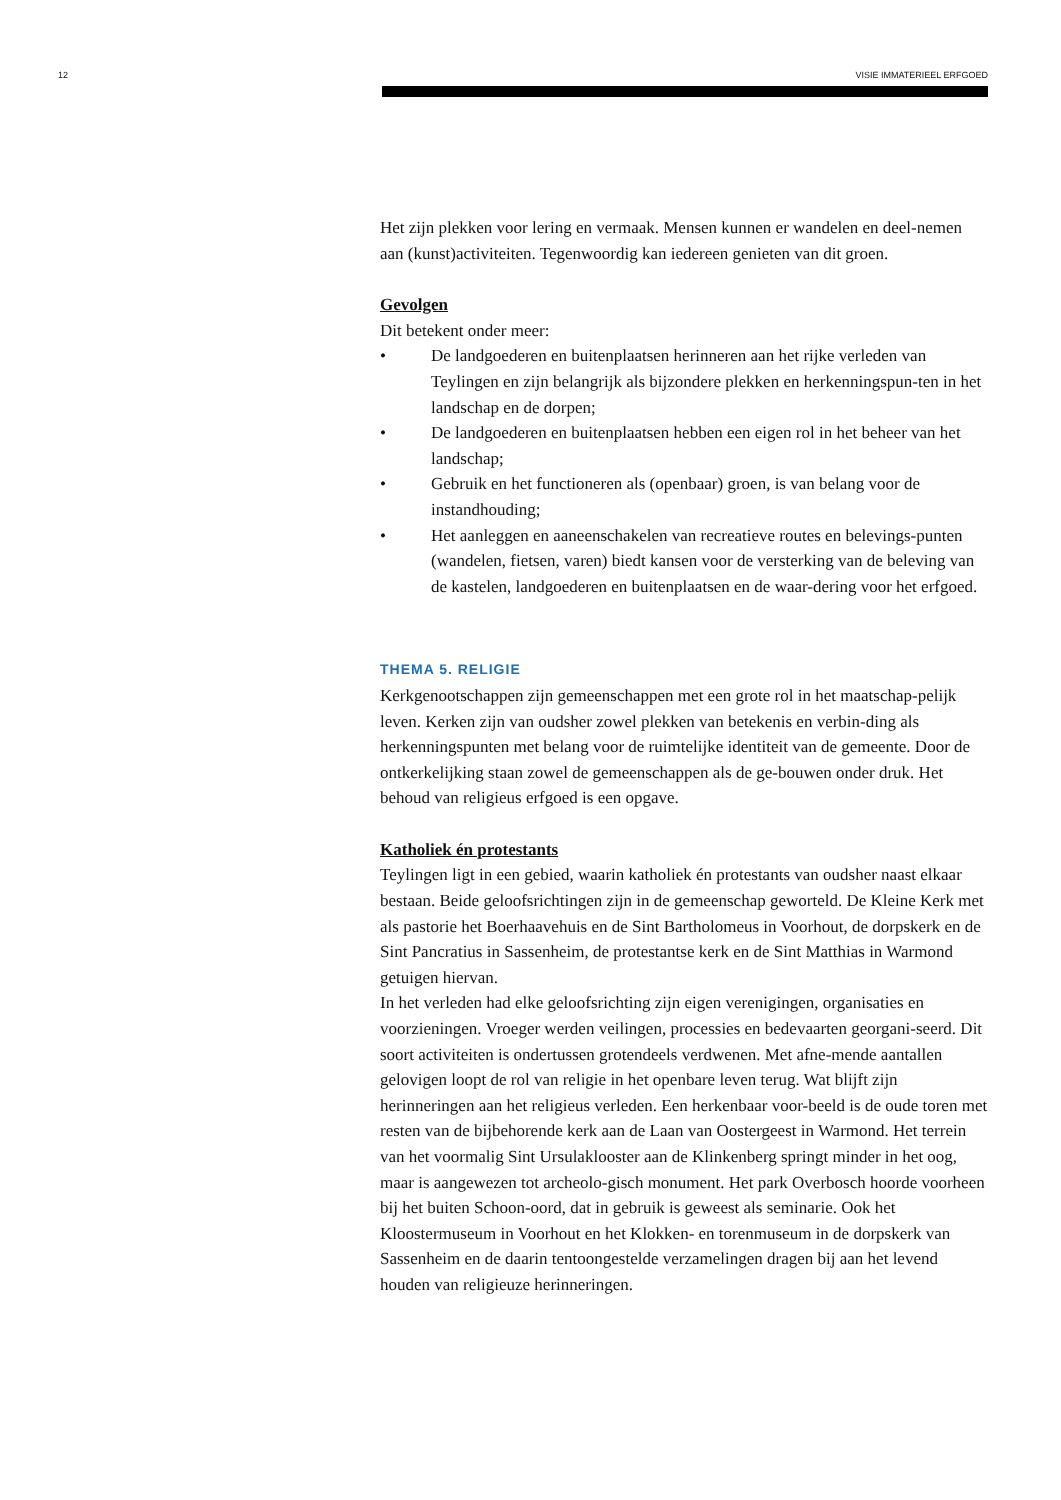12 VISIE IMMATERIEEL ERFGOED
Het zijn plekken voor lering en vermaak. Mensen kunnen er wandelen en deel-nemen aan (kunst)activiteiten. Tegenwoordig kan iedereen genieten van dit groen.
Gevolgen
Dit betekent onder meer:
• De landgoederen en buitenplaatsen herinneren aan het rijke verleden van Teylingen en zijn belangrijk als bijzondere plekken en herkenningspun-ten in het landschap en de dorpen;
• De landgoederen en buitenplaatsen hebben een eigen rol in het beheer van het landschap;
• Gebruik en het functioneren als (openbaar) groen, is van belang voor de instandhouding;
• Het aanleggen en aaneenschakelen van recreatieve routes en belevings-punten (wandelen, fietsen, varen) biedt kansen voor de versterking van de beleving van de kastelen, landgoederen en buitenplaatsen en de waar-dering voor het erfgoed.
THEMA 5. RELIGIE
Kerkgenootschappen zijn gemeenschappen met een grote rol in het maatschap-pelijk leven. Kerken zijn van oudsher zowel plekken van betekenis en verbin-ding als herkenningspunten met belang voor de ruimtelijke identiteit van de gemeente. Door de ontkerkelijking staan zowel de gemeenschappen als de ge-bouwen onder druk. Het behoud van religieus erfgoed is een opgave.
Katholiek én protestants
Teylingen ligt in een gebied, waarin katholiek én protestants van oudsher naast elkaar bestaan. Beide geloofsrichtingen zijn in de gemeenschap geworteld. De Kleine Kerk met als pastorie het Boerhaavehuis en de Sint Bartholomeus in Voorhout, de dorpskerk en de Sint Pancratius in Sassenheim, de protestantse kerk en de Sint Matthias in Warmond getuigen hiervan.
In het verleden had elke geloofsrichting zijn eigen verenigingen, organisaties en voorzieningen. Vroeger werden veilingen, processies en bedevaarten georgani-seerd. Dit soort activiteiten is ondertussen grotendeels verdwenen. Met afne-mende aantallen gelovigen loopt de rol van religie in het openbare leven terug. Wat blijft zijn herinneringen aan het religieus verleden. Een herkenbaar voor-beeld is de oude toren met resten van de bijbehorende kerk aan de Laan van Oostergeest in Warmond. Het terrein van het voormalig Sint Ursulaklooster aan de Klinkenberg springt minder in het oog, maar is aangewezen tot archeolo-gisch monument. Het park Overbosch hoorde voorheen bij het buiten Schoon-oord, dat in gebruik is geweest als seminarie. Ook het Kloostermuseum in Voorhout en het Klokken- en torenmuseum in de dorpskerk van Sassenheim en de daarin tentoongestelde verzamelingen dragen bij aan het levend houden van religieuze herinneringen.